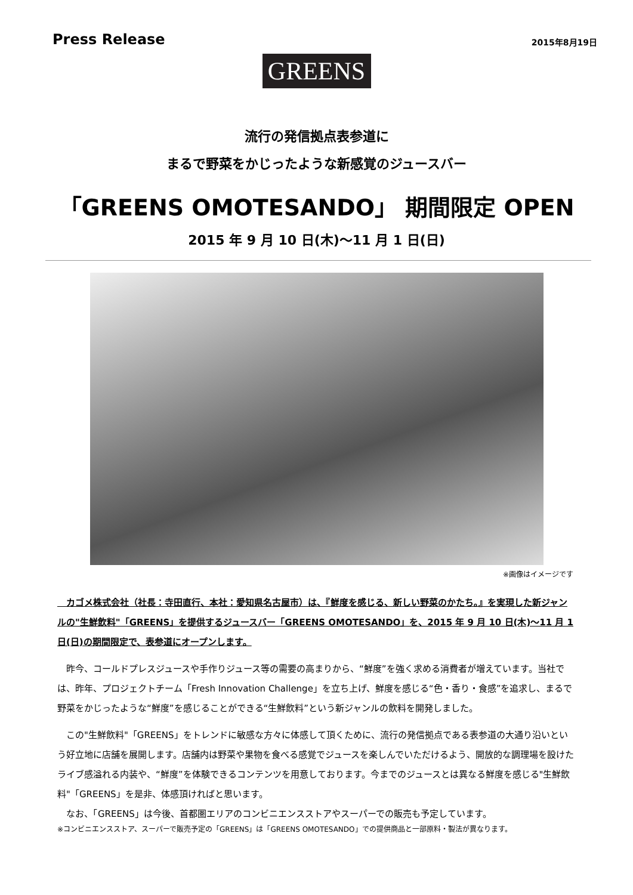Press Release
2015年8月19日
GREENS
流行の発信拠点表参道に
まるで野菜をかじったような新感覚のジュースバー
「GREENS OMOTESANDO」 期間限定 OPEN
2015 年 9 月 10 日(木)～11 月 1 日(日)
※画像はイメージです
　カゴメ株式会社（社長：寺田直行、本社：愛知県名古屋市）は、『鮮度を感じる、新しい野菜のかたち。』を実現した新ジャンルの"生鮮飲料"「GREENS」を提供するジュースバー「GREENS OMOTESANDO」を、2015 年 9 月 10 日(木)～11 月 1 日(日)の期間限定で、表参道にオープンします。
　昨今、コールドプレスジュースや手作りジュース等の需要の高まりから、“鮮度”を強く求める消費者が増えています。当社では、昨年、プロジェクトチーム「Fresh Innovation Challenge」を立ち上げ、鮮度を感じる“色・香り・食感”を追求し、まるで野菜をかじったような“鮮度”を感じることができる“生鮮飲料”という新ジャンルの飲料を開発しました。
　この"生鮮飲料"「GREENS」をトレンドに敏感な方々に体感して頂くために、流行の発信拠点である表参道の大通り沿いという好立地に店舗を展開します。店舗内は野菜や果物を食べる感覚でジュースを楽しんでいただけるよう、開放的な調理場を設けたライブ感溢れる内装や、“鮮度”を体験できるコンテンツを用意しております。今までのジュースとは異なる鮮度を感じる"生鮮飲料"「GREENS」を是非、体感頂ければと思います。
　なお、「GREENS」は今後、首都圏エリアのコンビニエンスストアやスーパーでの販売も予定しています。
※コンビニエンスストア、スーパーで販売予定の「GREENS」は「GREENS OMOTESANDO」での提供商品と一部原料・製法が異なります。